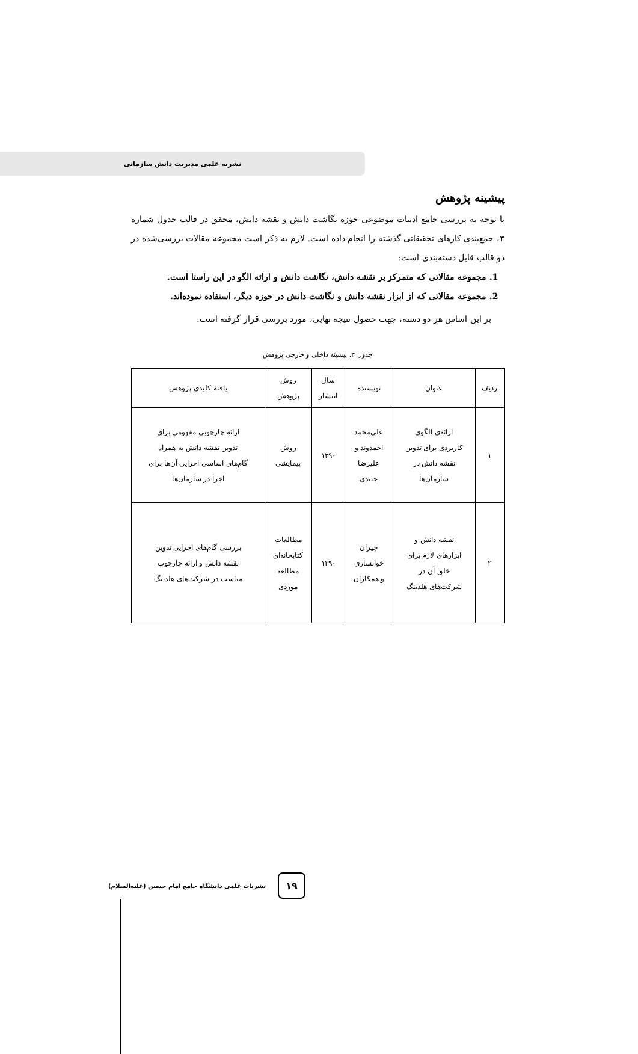نشریه علمی مدیریت دانش سازمانی
پیشینه پژوهش
با توجه به بررسی جامع ادبیات موضوعی حوزه نگاشت دانش و نقشه دانش، محقق در قالب جدول شماره ۳، جمع‌بندی کارهای تحقیقاتی گذشته را انجام داده است. لازم به ذکر است مجموعه مقالات بررسی‌شده در دو قالب قابل دسته‌بندی است:
1. مجموعه مقالاتی که متمرکز بر نقشه دانش، نگاشت دانش و ارائه الگو در این راستا است.
2. مجموعه مقالاتی که از ابزار نقشه دانش و نگاشت دانش در حوزه دیگر، استفاده نموده‌اند.
بر این اساس هر دو دسته، جهت حصول نتیجه نهایی، مورد بررسی قرار گرفته است.
جدول ۳. پیشینه داخلی و خارجی پژوهش
| ردیف | عنوان | نویسنده | سال انتشار | روش پژوهش | یافته کلیدی پژوهش |
| --- | --- | --- | --- | --- | --- |
| ۱ | ارائه‌ی الگوی کاربردی برای تدوین نقشه دانش در سازمان‌ها | علی‌محمد احمدوند و علیرضا جنیدی | ۱۳۹۰ | روش پیمایشی | ارائه چارچوبی مفهومی برای تدوین نقشه دانش به همراه گام‌های اساسی اجرایی آن‌ها برای اجرا در سازمان‌ها |
| ۲ | نقشه دانش و ابزارهای لازم برای خلق آن در شرکت‌های هلدینگ | جیران خوانساری و همکاران | ۱۳۹۰ | مطالعات کتابخانه‌ای مطالعه موردی | بررسی گام‌های اجرایی تدوین نقشه دانش و ارائه چارچوب مناسب در شرکت‌های هلدینگ |
۱۹
نشریات علمی دانشگاه جامع امام حسین (علیه‌السلام)